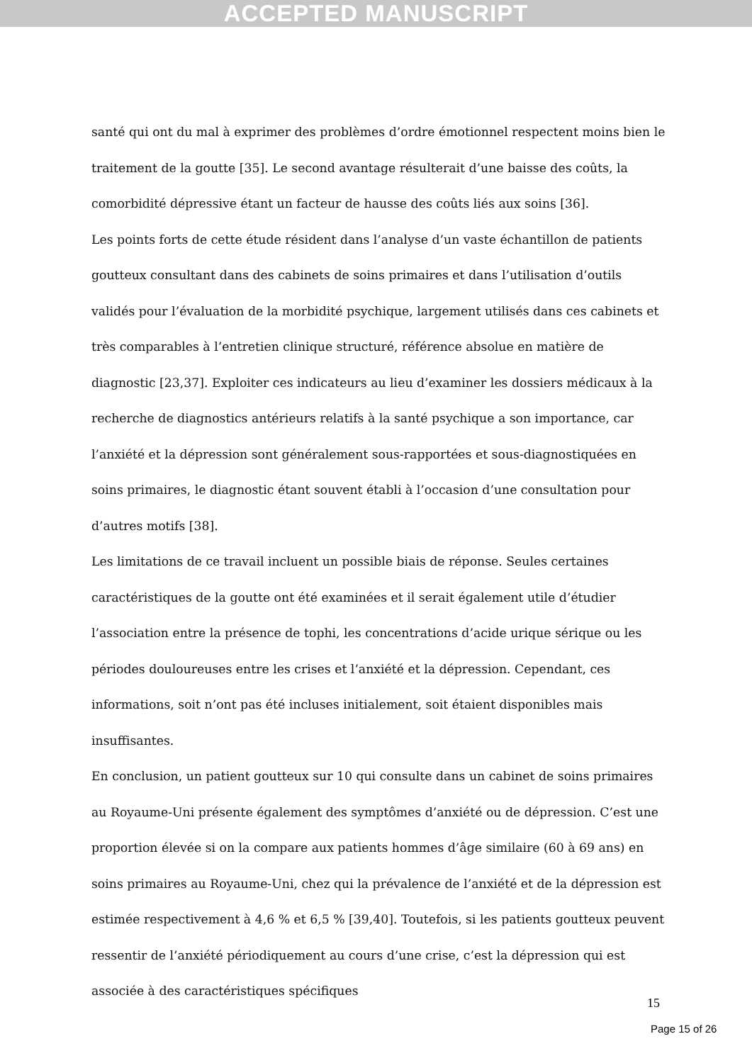ACCEPTED MANUSCRIPT
santé qui ont du mal à exprimer des problèmes d’ordre émotionnel respectent moins bien le traitement de la goutte [35]. Le second avantage résulterait d’une baisse des coûts, la comorbidité dépressive étant un facteur de hausse des coûts liés aux soins [36].
Les points forts de cette étude résident dans l’analyse d’un vaste échantillon de patients goutteux consultant dans des cabinets de soins primaires et dans l’utilisation d’outils validés pour l’évaluation de la morbidité psychique, largement utilisés dans ces cabinets et très comparables à l’entretien clinique structuré, référence absolue en matière de diagnostic [23,37]. Exploiter ces indicateurs au lieu d’examiner les dossiers médicaux à la recherche de diagnostics antérieurs relatifs à la santé psychique a son importance, car l’anxiété et la dépression sont généralement sous-rapportées et sous-diagnostiquées en soins primaires, le diagnostic étant souvent établi à l’occasion d’une consultation pour d’autres motifs [38].
Les limitations de ce travail incluent un possible biais de réponse. Seules certaines caractéristiques de la goutte ont été examinées et il serait également utile d’étudier l’association entre la présence de tophi, les concentrations d’acide urique sérique ou les périodes douloureuses entre les crises et l’anxiété et la dépression. Cependant, ces informations, soit n’ont pas été incluses initialement, soit étaient disponibles mais insuffisantes.
En conclusion, un patient goutteux sur 10 qui consulte dans un cabinet de soins primaires au Royaume-Uni présente également des symptômes d’anxiété ou de dépression. C’est une proportion élevée si on la compare aux patients hommes d’âge similaire (60 à 69 ans) en soins primaires au Royaume-Uni, chez qui la prévalence de l’anxiété et de la dépression est estimée respectivement à 4,6 % et 6,5 % [39,40]. Toutefois, si les patients goutteux peuvent ressentir de l’anxiété périodiquement au cours d’une crise, c’est la dépression qui est associée à des caractéristiques spécifiques
15
Page 15 of 26